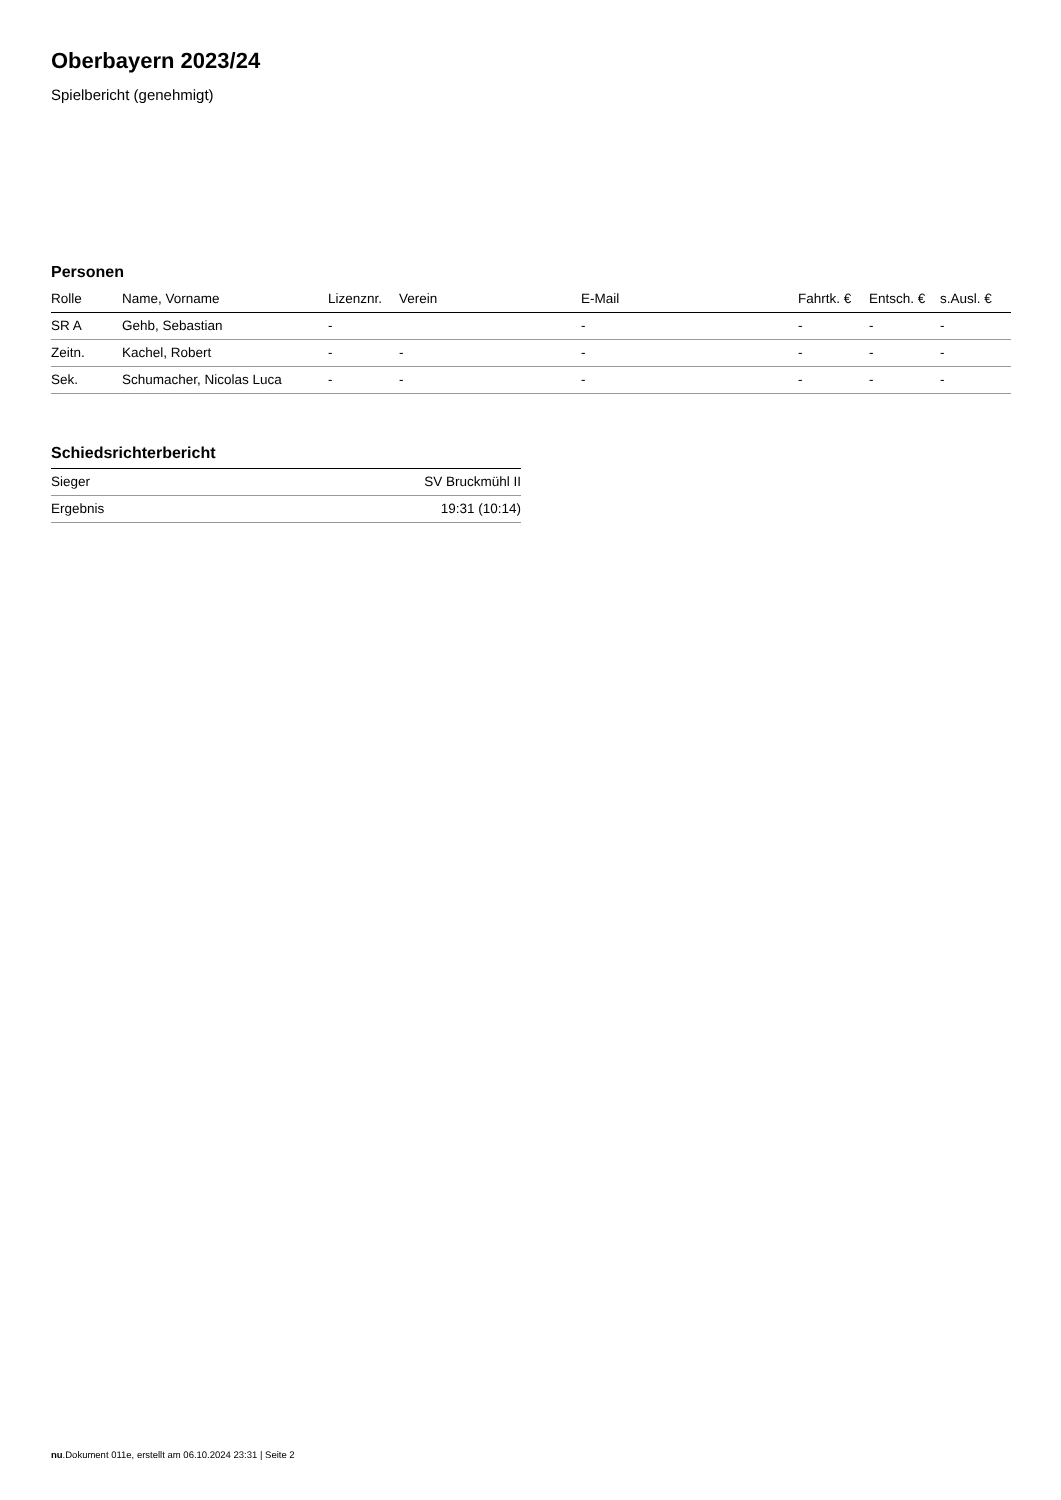Oberbayern 2023/24
Spielbericht (genehmigt)
Personen
| Rolle | Name, Vorname | Lizenznr. | Verein | E-Mail | Fahrtk. € | Entsch. € | s.Ausl. € |
| --- | --- | --- | --- | --- | --- | --- | --- |
| SR A | Gehb, Sebastian | - | | - | - | - | - |
| Zeitn. | Kachel, Robert | - | - | - | - | - | - |
| Sek. | Schumacher, Nicolas Luca | - | - | - | - | - | - |
Schiedsrichterbericht
| Sieger | SV Bruckmühl II |
| Ergebnis | 19:31 (10:14) |
nu.Dokument 011e, erstellt am 06.10.2024 23:31 | Seite 2